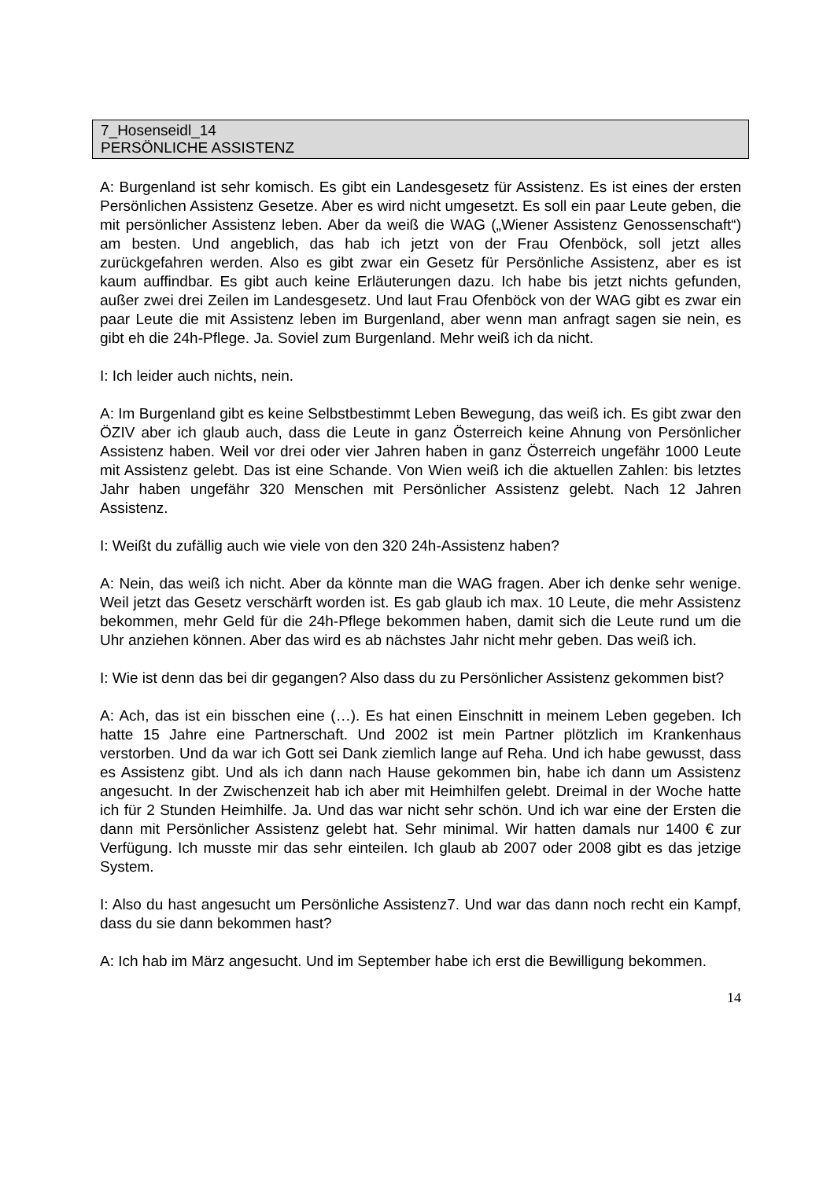7_Hosenseidl_14
PERSÖNLICHE ASSISTENZ
A: Burgenland ist sehr komisch. Es gibt ein Landesgesetz für Assistenz. Es ist eines der ersten Persönlichen Assistenz Gesetze. Aber es wird nicht umgesetzt. Es soll ein paar Leute geben, die mit persönlicher Assistenz leben. Aber da weiß die WAG („Wiener Assistenz Genossenschaft“) am besten. Und angeblich, das hab ich jetzt von der Frau Ofenböck, soll jetzt alles zurückgefahren werden. Also es gibt zwar ein Gesetz für Persönliche Assistenz, aber es ist kaum auffindbar. Es gibt auch keine Erläuterungen dazu. Ich habe bis jetzt nichts gefunden, außer zwei drei Zeilen im Landesgesetz. Und laut Frau Ofenböck von der WAG gibt es zwar ein paar Leute die mit Assistenz leben im Burgenland, aber wenn man anfragt sagen sie nein, es gibt eh die 24h-Pflege. Ja. Soviel zum Burgenland. Mehr weiß ich da nicht.
I: Ich leider auch nichts, nein.
A: Im Burgenland gibt es keine Selbstbestimmt Leben Bewegung, das weiß ich. Es gibt zwar den ÖZIV aber ich glaub auch, dass die Leute in ganz Österreich keine Ahnung von Persönlicher Assistenz haben. Weil vor drei oder vier Jahren haben in ganz Österreich ungefähr 1000 Leute mit Assistenz gelebt. Das ist eine Schande. Von Wien weiß ich die aktuellen Zahlen: bis letztes Jahr haben ungefähr 320 Menschen mit Persönlicher Assistenz gelebt. Nach 12 Jahren Assistenz.
I: Weißt du zufällig auch wie viele von den 320 24h-Assistenz haben?
A: Nein, das weiß ich nicht. Aber da könnte man die WAG fragen. Aber ich denke sehr wenige. Weil jetzt das Gesetz verschärft worden ist. Es gab glaub ich max. 10 Leute, die mehr Assistenz bekommen, mehr Geld für die 24h-Pflege bekommen haben, damit sich die Leute rund um die Uhr anziehen können. Aber das wird es ab nächstes Jahr nicht mehr geben. Das weiß ich.
I: Wie ist denn das bei dir gegangen? Also dass du zu Persönlicher Assistenz gekommen bist?
A: Ach, das ist ein bisschen eine (…). Es hat einen Einschnitt in meinem Leben gegeben. Ich hatte 15 Jahre eine Partnerschaft. Und 2002 ist mein Partner plötzlich im Krankenhaus verstorben. Und da war ich Gott sei Dank ziemlich lange auf Reha. Und ich habe gewusst, dass es Assistenz gibt. Und als ich dann nach Hause gekommen bin, habe ich dann um Assistenz angesucht. In der Zwischenzeit hab ich aber mit Heimhilfen gelebt. Dreimal in der Woche hatte ich für 2 Stunden Heimhilfe. Ja. Und das war nicht sehr schön. Und ich war eine der Ersten die dann mit Persönlicher Assistenz gelebt hat. Sehr minimal. Wir hatten damals nur 1400 € zur Verfügung. Ich musste mir das sehr einteilen. Ich glaub ab 2007 oder 2008 gibt es das jetzige System.
I: Also du hast angesucht um Persönliche Assistenz7. Und war das dann noch recht ein Kampf, dass du sie dann bekommen hast?
A: Ich hab im März angesucht. Und im September habe ich erst die Bewilligung bekommen.
14